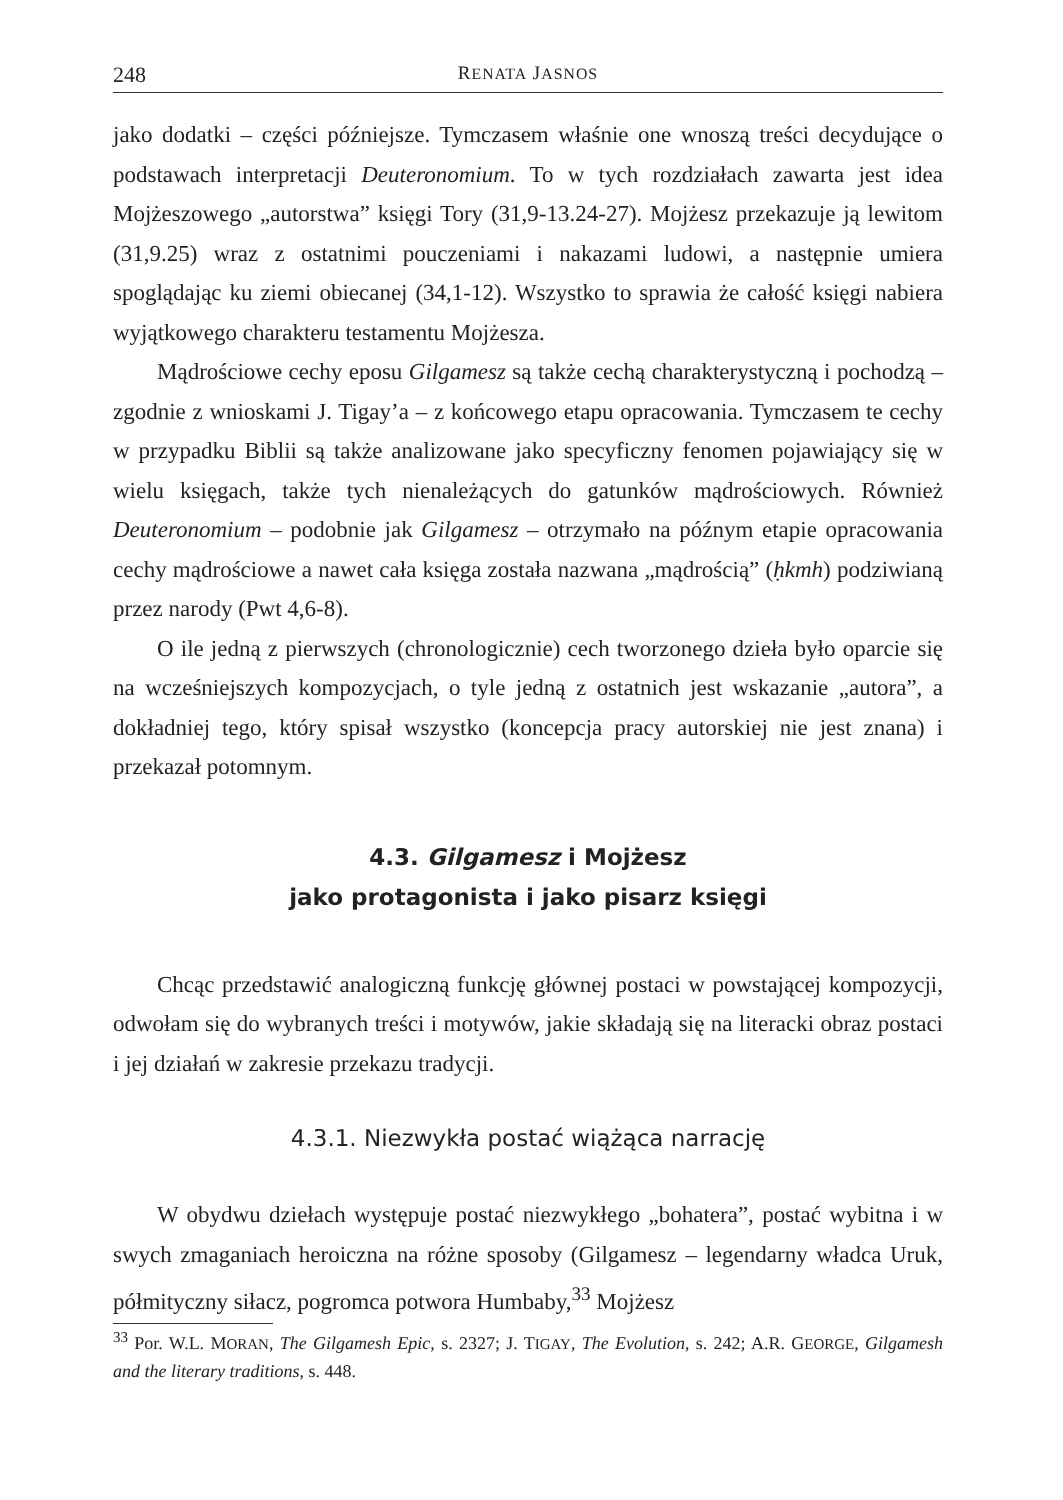248 RENATA JASNOS
jako dodatki – części późniejsze. Tymczasem właśnie one wnoszą treści decydujące o podstawach interpretacji Deuteronomium. To w tych rozdziałach zawarta jest idea Mojżeszowego „autorstwa” księgi Tory (31,9-13.24-27). Mojżesz przekazuje ją lewitom (31,9.25) wraz z ostatnimi pouczeniami i nakazami ludowi, a następnie umiera spoglądając ku ziemi obiecanej (34,1-12). Wszystko to sprawia że całość księgi nabiera wyjątkowego charakteru testamentu Mojżesza.
Mądrościowe cechy eposu Gilgamesz są także cechą charakterystyczną i pochodzą – zgodnie z wnioskami J. Tigay’a – z końcowego etapu opracowania. Tymczasem te cechy w przypadku Biblii są także analizowane jako specyficzny fenomen pojawiający się w wielu księgach, także tych nienależących do gatunków mądrościowych. Również Deuteronomium – podobnie jak Gilgamesz – otrzymało na późnym etapie opracowania cechy mądrościowe a nawet cała księga została nazwana „mądrością” (ḥkmh) podziwianą przez narody (Pwt 4,6-8).
O ile jedną z pierwszych (chronologicznie) cech tworzonego dzieła było oparcie się na wcześniejszych kompozycjach, o tyle jedną z ostatnich jest wskazanie „autora”, a dokładniej tego, który spisał wszystko (koncepcja pracy autorskiej nie jest znana) i przekazał potomnym.
4.3. Gilgamesz i Mojżesz
jako protagonista i jako pisarz księgi
Chcąc przedstawić analogiczną funkcję głównej postaci w powstającej kompozycji, odwołam się do wybranych treści i motywów, jakie składają się na literacki obraz postaci i jej działań w zakresie przekazu tradycji.
4.3.1. Niezwykła postać wiążąca narrację
W obydwu dziełach występuje postać niezwykłego „bohatera”, postać wybitna i w swych zmaganiach heroiczna na różne sposoby (Gilgamesz – legendarny władca Uruk, półmityczny siłacz, pogromca potwora Humbaby,<sup>33</sup> Mojżesz
<sup>33</sup> Por. W.L. MORAN, The Gilgamesh Epic, s. 2327; J. TIGAY, The Evolution, s. 242; A.R. GEORGE, Gilgamesh and the literary traditions, s. 448.